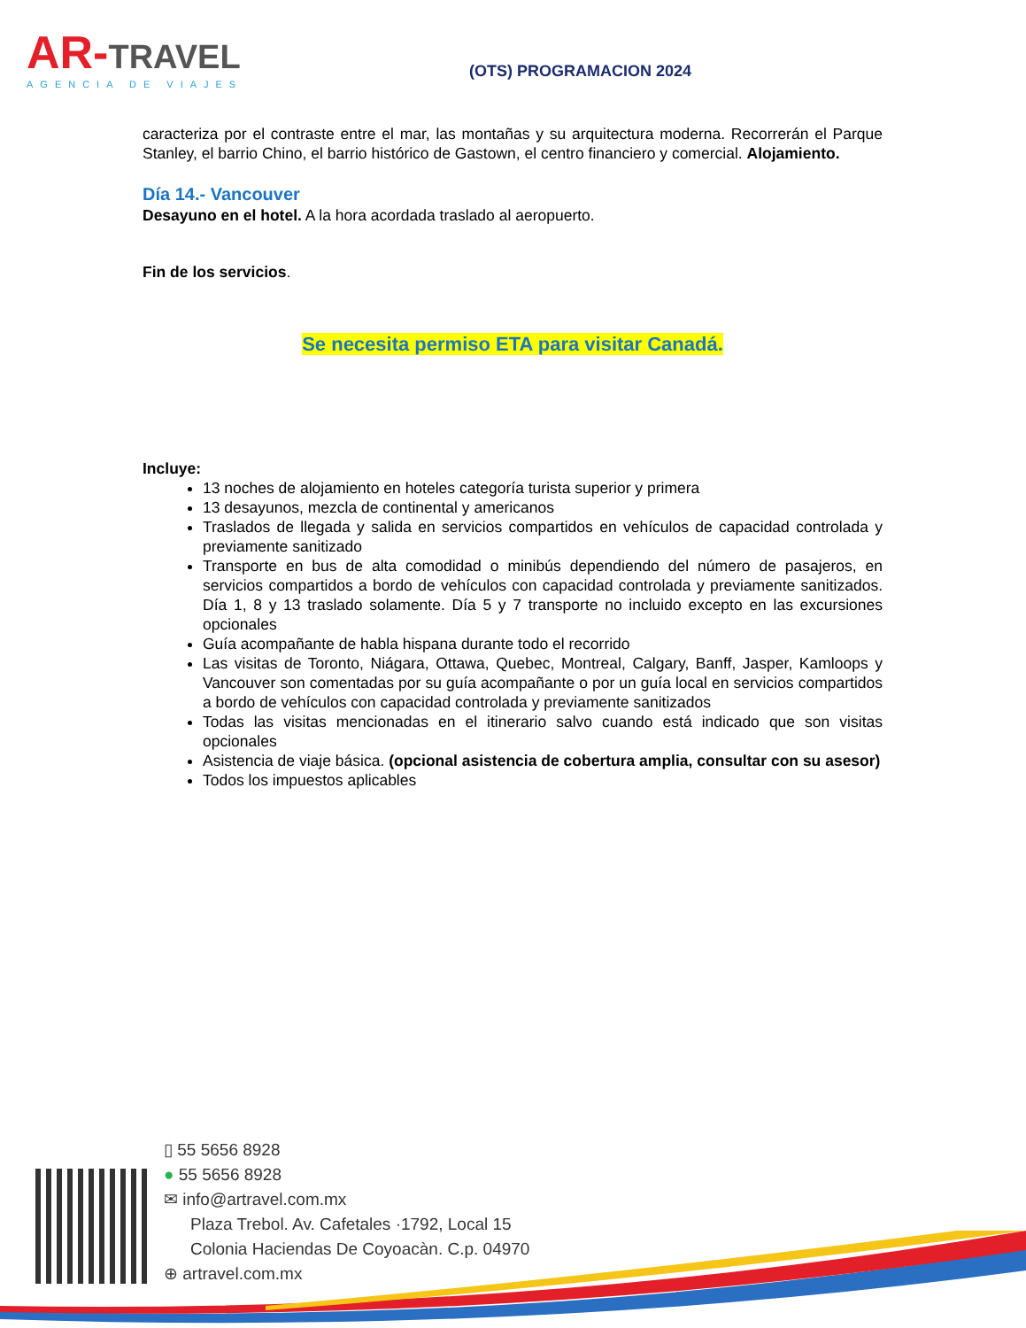AR-TRAVEL
AGENCIA DE VIAJES
(OTS) PROGRAMACION 2024
caracteriza por el contraste entre el mar, las montañas y su arquitectura moderna. Recorrerán el Parque Stanley, el barrio Chino, el barrio histórico de Gastown, el centro financiero y comercial. Alojamiento.
Día 14.- Vancouver
Desayuno en el hotel. A la hora acordada traslado al aeropuerto.
Fin de los servicios.
Se necesita permiso ETA para visitar Canadá.
Incluye:
13 noches de alojamiento en hoteles categoría turista superior y primera
13 desayunos, mezcla de continental y americanos
Traslados de llegada y salida en servicios compartidos en vehículos de capacidad controlada y previamente sanitizado
Transporte en bus de alta comodidad o minibús dependiendo del número de pasajeros, en servicios compartidos a bordo de vehículos con capacidad controlada y previamente sanitizados. Día 1, 8 y 13 traslado solamente. Día 5 y 7 transporte no incluido excepto en las excursiones opcionales
Guía acompañante de habla hispana durante todo el recorrido
Las visitas de Toronto, Niágara, Ottawa, Quebec, Montreal, Calgary, Banff, Jasper, Kamloops y Vancouver son comentadas por su guía acompañante o por un guía local en servicios compartidos a bordo de vehículos con capacidad controlada y previamente sanitizados
Todas las visitas mencionadas en el itinerario salvo cuando está indicado que son visitas opcionales
Asistencia de viaje básica. (opcional asistencia de cobertura amplia, consultar con su asesor)
Todos los impuestos aplicables
▯ 55 5656 8928
● 55 5656 8928
✉ info@artravel.com.mx
Plaza Trebol. Av. Cafetales ·1792, Local 15
Colonia Haciendas De Coyoacàn. C.p. 04970
⊕ artravel.com.mx